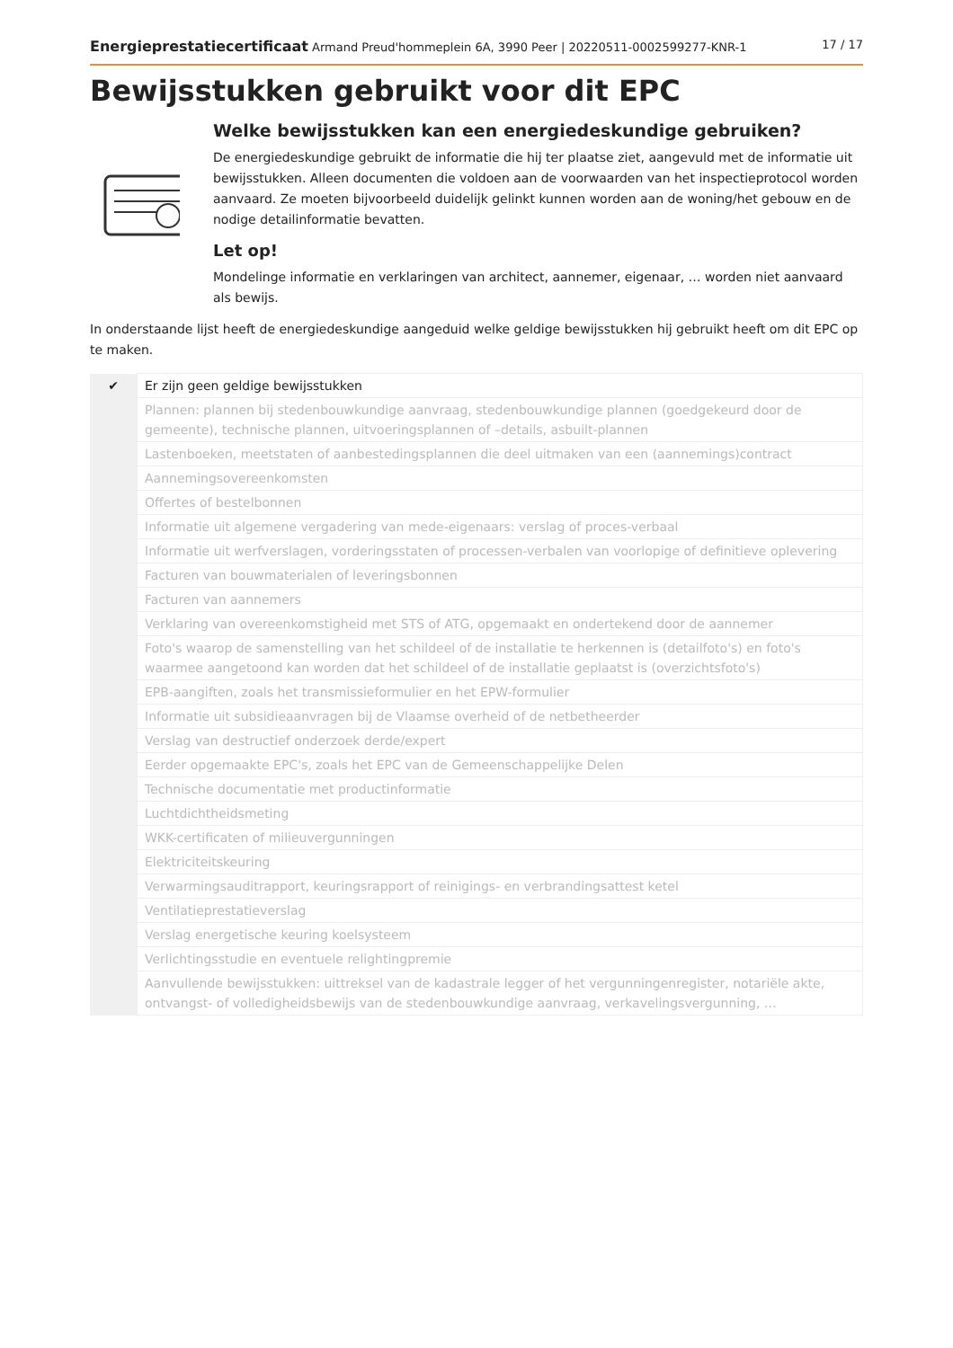Energieprestatiecertificaat Armand Preud'hommeplein 6A, 3990 Peer | 20220511-0002599277-KNR-1 17 / 17
Bewijsstukken gebruikt voor dit EPC
Welke bewijsstukken kan een energiedeskundige gebruiken?
De energiedeskundige gebruikt de informatie die hij ter plaatse ziet, aangevuld met de informatie uit bewijsstukken. Alleen documenten die voldoen aan de voorwaarden van het inspectieprotocol worden aanvaard. Ze moeten bijvoorbeeld duidelijk gelinkt kunnen worden aan de woning/het gebouw en de nodige detailinformatie bevatten.
Let op!
Mondelinge informatie en verklaringen van architect, aannemer, eigenaar, … worden niet aanvaard als bewijs.
In onderstaande lijst heeft de energiedeskundige aangeduid welke geldige bewijsstukken hij gebruikt heeft om dit EPC op te maken.
| ✔ | Er zijn geen geldige bewijsstukken |
| | Plannen: plannen bij stedenbouwkundige aanvraag, stedenbouwkundige plannen (goedgekeurd door de gemeente), technische plannen, uitvoeringsplannen of –details, asbuilt-plannen |
| | Lastenboeken, meetstaten of aanbestedingsplannen die deel uitmaken van een (aannemings)contract |
| | Aannemingsovereenkomsten |
| | Offertes of bestelbonnen |
| | Informatie uit algemene vergadering van mede-eigenaars: verslag of proces-verbaal |
| | Informatie uit werfverslagen, vorderingsstaten of processen-verbalen van voorlopige of definitieve oplevering |
| | Facturen van bouwmaterialen of leveringsbonnen |
| | Facturen van aannemers |
| | Verklaring van overeenkomstigheid met STS of ATG, opgemaakt en ondertekend door de aannemer |
| | Foto's waarop de samenstelling van het schildeel of de installatie te herkennen is (detailfoto's) en foto's waarmee aangetoond kan worden dat het schildeel of de installatie geplaatst is (overzichtsfoto's) |
| | EPB-aangiften, zoals het transmissieformulier en het EPW-formulier |
| | Informatie uit subsidieaanvragen bij de Vlaamse overheid of de netbetheerder |
| | Verslag van destructief onderzoek derde/expert |
| | Eerder opgemaakte EPC's, zoals het EPC van de Gemeenschappelijke Delen |
| | Technische documentatie met productinformatie |
| | Luchtdichtheidsmeting |
| | WKK-certificaten of milieuvergunningen |
| | Elektriciteitskeuring |
| | Verwarmingsauditrapport, keuringsrapport of reinigings- en verbrandingsattest ketel |
| | Ventilatieprestatieverslag |
| | Verslag energetische keuring koelsysteem |
| | Verlichtingsstudie en eventuele relightingpremie |
| | Aanvullende bewijsstukken: uittreksel van de kadastrale legger of het vergunningenregister, notariële akte, ontvangst- of volledigheidsbewijs van de stedenbouwkundige aanvraag, verkavelingsvergunning, … |